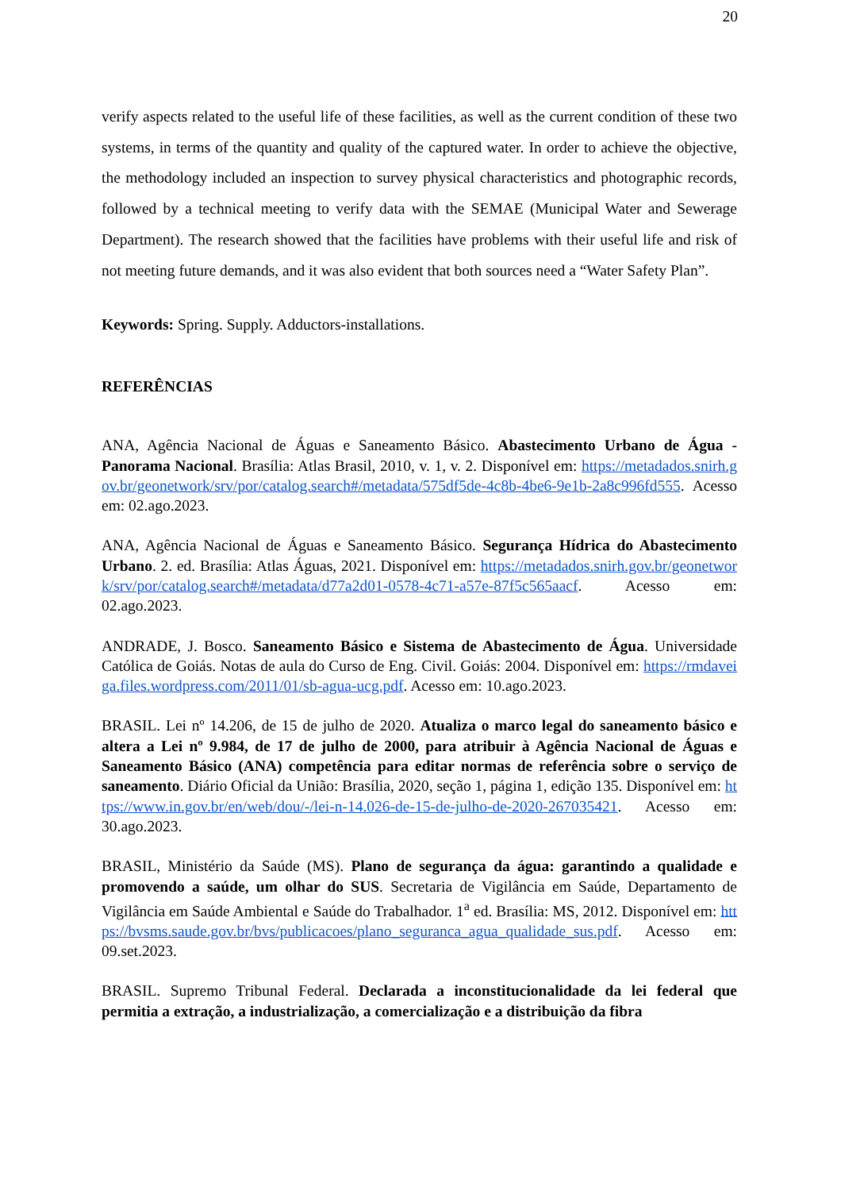20
verify aspects related to the useful life of these facilities, as well as the current condition of these two systems, in terms of the quantity and quality of the captured water. In order to achieve the objective, the methodology included an inspection to survey physical characteristics and photographic records, followed by a technical meeting to verify data with the SEMAE (Municipal Water and Sewerage Department). The research showed that the facilities have problems with their useful life and risk of not meeting future demands, and it was also evident that both sources need a “Water Safety Plan”.
Keywords: Spring. Supply. Adductors-installations.
REFERÊNCIAS
ANA, Agência Nacional de Águas e Saneamento Básico. Abastecimento Urbano de Água - Panorama Nacional. Brasília: Atlas Brasil, 2010, v. 1, v. 2. Disponível em: https://metadados.snirh.gov.br/geonetwork/srv/por/catalog.search#/metadata/575df5de-4c8b-4be6-9e1b-2a8c996fd555. Acesso em: 02.ago.2023.
ANA, Agência Nacional de Águas e Saneamento Básico. Segurança Hídrica do Abastecimento Urbano. 2. ed. Brasília: Atlas Águas, 2021. Disponível em: https://metadados.snirh.gov.br/geonetwork/srv/por/catalog.search#/metadata/d77a2d01-0578-4c71-a57e-87f5c565aacf. Acesso em: 02.ago.2023.
ANDRADE, J. Bosco. Saneamento Básico e Sistema de Abastecimento de Água. Universidade Católica de Goiás. Notas de aula do Curso de Eng. Civil. Goiás: 2004. Disponível em: https://rmdaveiga.files.wordpress.com/2011/01/sb-agua-ucg.pdf. Acesso em: 10.ago.2023.
BRASIL. Lei nº 14.206, de 15 de julho de 2020. Atualiza o marco legal do saneamento básico e altera a Lei nº 9.984, de 17 de julho de 2000, para atribuir à Agência Nacional de Águas e Saneamento Básico (ANA) competência para editar normas de referência sobre o serviço de saneamento. Diário Oficial da União: Brasília, 2020, seção 1, página 1, edição 135. Disponível em: https://www.in.gov.br/en/web/dou/-/lei-n-14.026-de-15-de-julho-de-2020-267035421. Acesso em: 30.ago.2023.
BRASIL, Ministério da Saúde (MS). Plano de segurança da água: garantindo a qualidade e promovendo a saúde, um olhar do SUS. Secretaria de Vigilância em Saúde, Departamento de Vigilância em Saúde Ambiental e Saúde do Trabalhador. 1<sup>a</sup> ed. Brasília: MS, 2012. Disponível em: https://bvsms.saude.gov.br/bvs/publicacoes/plano_seguranca_agua_qualidade_sus.pdf. Acesso em: 09.set.2023.
BRASIL. Supremo Tribunal Federal. Declarada a inconstitucionalidade da lei federal que permitia a extração, a industrialização, a comercialização e a distribuição da fibra